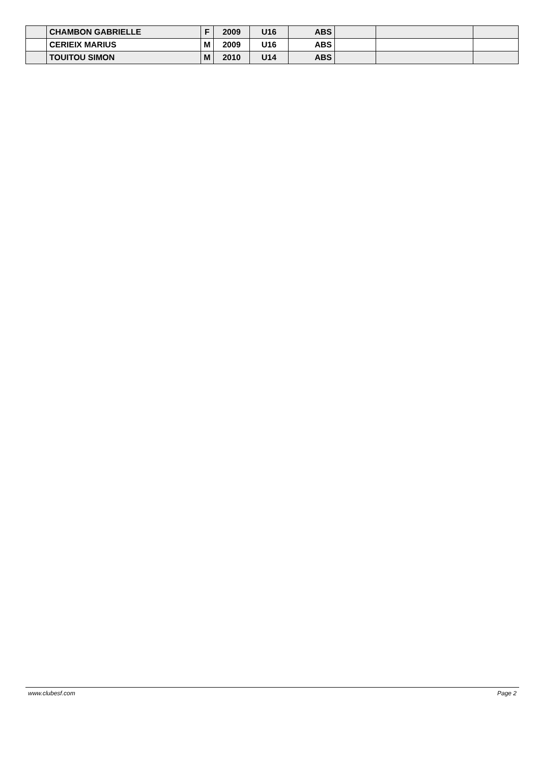| | CHAMBON GABRIELLE | F | 2009 | U16 | ABS | | | |
| | CERIEIX MARIUS | M | 2009 | U16 | ABS | | | |
| | TOUITOU SIMON | M | 2010 | U14 | ABS | | | |
www.clubesf.com Page 2